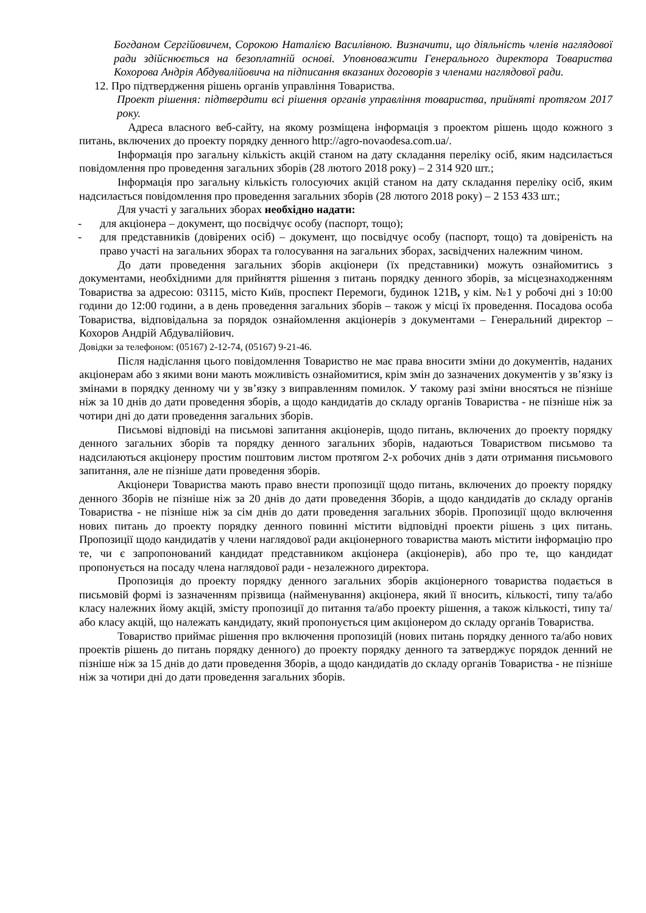Богданом Сергійовичем, Сорокою Наталією Василівною. Визначити, що діяльність членів наглядової ради здійснюється на безоплатній основі. Уповноважити Генерального директора Товариства Кохорова Андрія Абдувалійовича на підписання вказаних договорів з членами наглядової ради.
12. Про підтвердження рішень органів управління Товариства.
Проект рішення: підтвердити всі рішення органів управління товариства, прийняті протягом 2017 року.
Адреса власного веб-сайту, на якому розміщена інформація з проектом рішень щодо кожного з питань, включених до проекту порядку денного http://agro-novaodesa.com.ua/.
Інформація про загальну кількість акцій станом на дату складання переліку осіб, яким надсилається повідомлення про проведення загальних зборів (28 лютого 2018 року) – 2 314 920 шт.;
Інформація про загальну кількість голосуючих акцій станом на дату складання переліку осіб, яким надсилається повідомлення про проведення загальних зборів (28 лютого 2018 року) – 2 153 433 шт.;
Для участі у загальних зборах необхідно надати:
- для акціонера – документ, що посвідчує особу (паспорт, тощо);
- для представників (довірених осіб) – документ, що посвідчує особу (паспорт, тощо) та довіреність на право участі на загальних зборах та голосування на загальних зборах, засвідчених належним чином.
До дати проведення загальних зборів акціонери (їх представники) можуть ознайомитись з документами, необхідними для прийняття рішення з питань порядку денного зборів, за місцезнаходженням Товариства за адресою: 03115, місто Київ, проспект Перемоги, будинок 121В, у кім. №1 у робочі дні з 10:00 години до 12:00 години, а в день проведення загальних зборів – також у місці їх проведення. Посадова особа Товариства, відповідальна за порядок ознайомлення акціонерів з документами – Генеральний директор – Кохоров Андрій Абдувалійович.
Довідки за телефоном: (05167) 2-12-74, (05167) 9-21-46.
Після надіслання цього повідомлення Товариство не має права вносити зміни до документів, наданих акціонерам або з якими вони мають можливість ознайомитися, крім змін до зазначених документів у зв’язку із змінами в порядку денному чи у зв’язку з виправленням помилок. У такому разі зміни вносяться не пізніше ніж за 10 днів до дати проведення зборів, а щодо кандидатів до складу органів Товариства - не пізніше ніж за чотири дні до дати проведення загальних зборів.
Письмові відповіді на письмові запитання акціонерів, щодо питань, включених до проекту порядку денного загальних зборів та порядку денного загальних зборів, надаються Товариством письмово та надсилаються акціонеру простим поштовим листом протягом 2-х робочих днів з дати отримання письмового запитання, але не пізніше дати проведення зборів.
Акціонери Товариства мають право внести пропозиції щодо питань, включених до проекту порядку денного Зборів не пізніше ніж за 20 днів до дати проведення Зборів, а щодо кандидатів до складу органів Товариства - не пізніше ніж за сім днів до дати проведення загальних зборів. Пропозиції щодо включення нових питань до проекту порядку денного повинні містити відповідні проекти рішень з цих питань. Пропозиції щодо кандидатів у члени наглядової ради акціонерного товариства мають містити інформацію про те, чи є запропонований кандидат представником акціонера (акціонерів), або про те, що кандидат пропонується на посаду члена наглядової ради - незалежного директора.
Пропозиція до проекту порядку денного загальних зборів акціонерного товариства подається в письмовій формі із зазначенням прізвища (найменування) акціонера, який її вносить, кількості, типу та/або класу належних йому акцій, змісту пропозиції до питання та/або проекту рішення, а також кількості, типу та/або класу акцій, що належать кандидату, який пропонується цим акціонером до складу органів Товариства.
Товариство приймає рішення про включення пропозицій (нових питань порядку денного та/або нових проектів рішень до питань порядку денного) до проекту порядку денного та затверджує порядок денний не пізніше ніж за 15 днів до дати проведення Зборів, а щодо кандидатів до складу органів Товариства - не пізніше ніж за чотири дні до дати проведення загальних зборів.